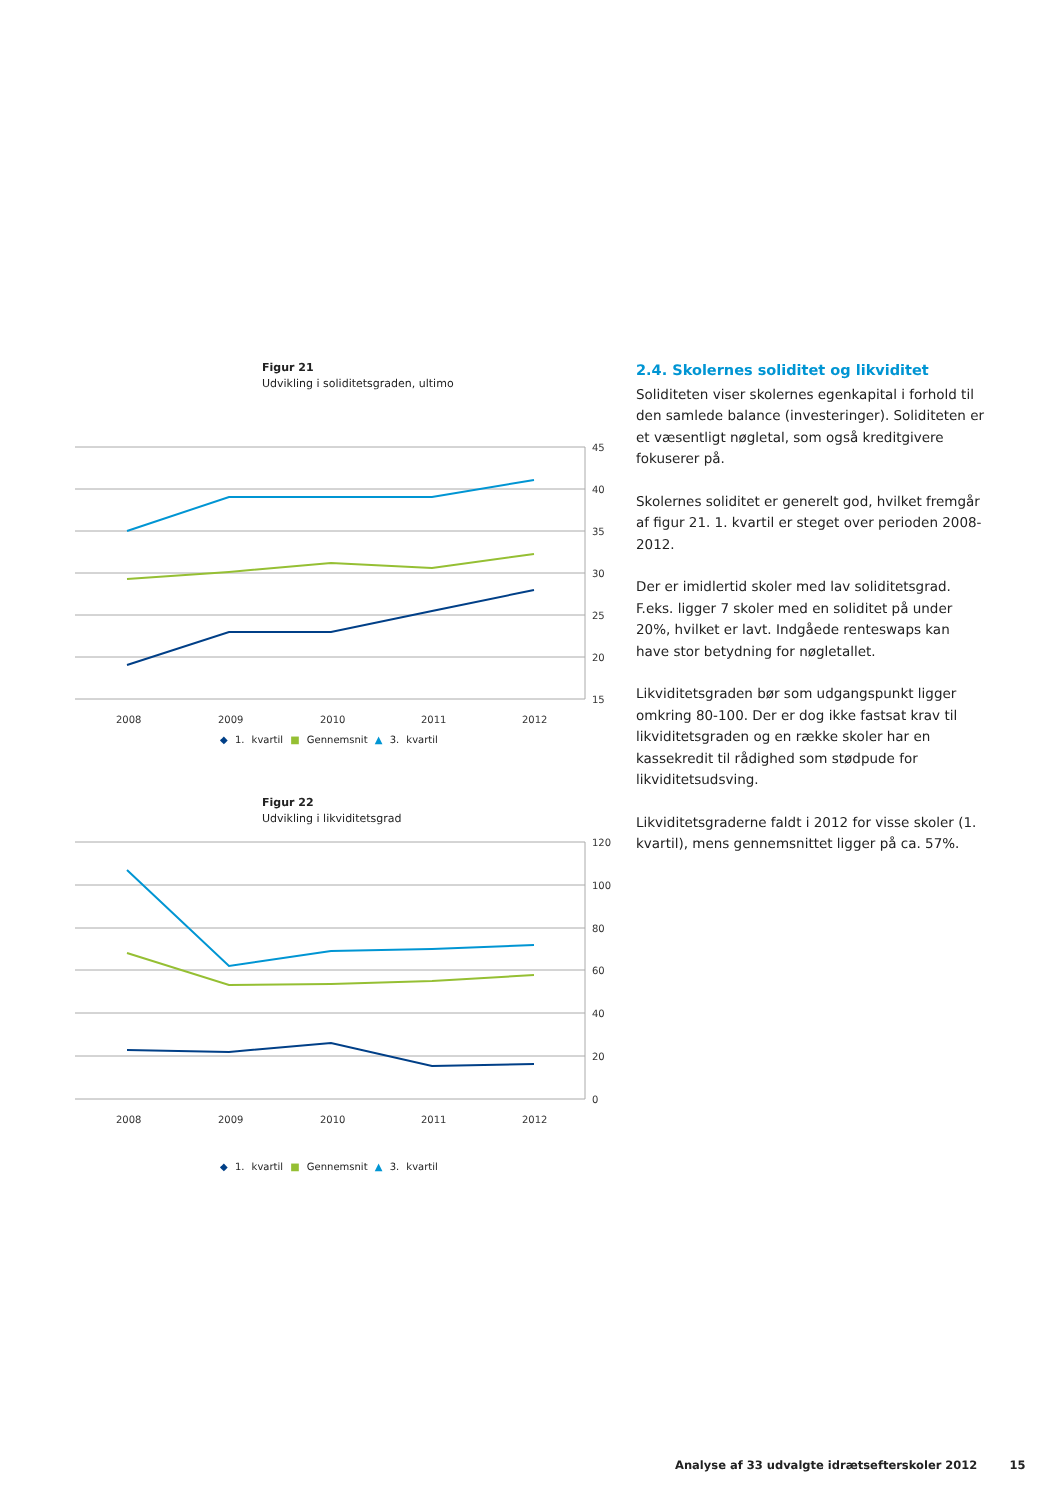Figur 21
Udvikling i soliditetsgraden, ultimo
45
40
35
30
25
20
15
2008
2009
2010
2011
2012
◆ 1. kvartil ■ Gennemsnit ▲ 3. kvartil
Figur 22
Udvikling i likviditetsgrad
120
100
80
60
40
20
0
2008
2009
2010
2011
2012
◆ 1. kvartil ■ Gennemsnit ▲ 3. kvartil
2.4. Skolernes soliditet og likviditet
Soliditeten viser skolernes egenkapital i forhold til den samlede balance (investeringer). Soliditeten er et væsentligt nøgletal, som også kreditgivere fokuserer på.
Skolernes soliditet er generelt god, hvilket fremgår af figur 21. 1. kvartil er steget over perioden 2008-2012.
Der er imidlertid skoler med lav soliditetsgrad. F.eks. ligger 7 skoler med en soliditet på under 20%, hvilket er lavt. Indgåede renteswaps kan have stor betydning for nøgletallet.
Likviditetsgraden bør som udgangspunkt ligger omkring 80-100. Der er dog ikke fastsat krav til likviditetsgraden og en række skoler har en kassekredit til rådighed som stødpude for likviditetsudsving.
Likviditetsgraderne faldt i 2012 for visse skoler (1. kvartil), mens gennemsnittet ligger på ca. 57%.
Analyse af 33 udvalgte idrætsefterskoler 2012 15